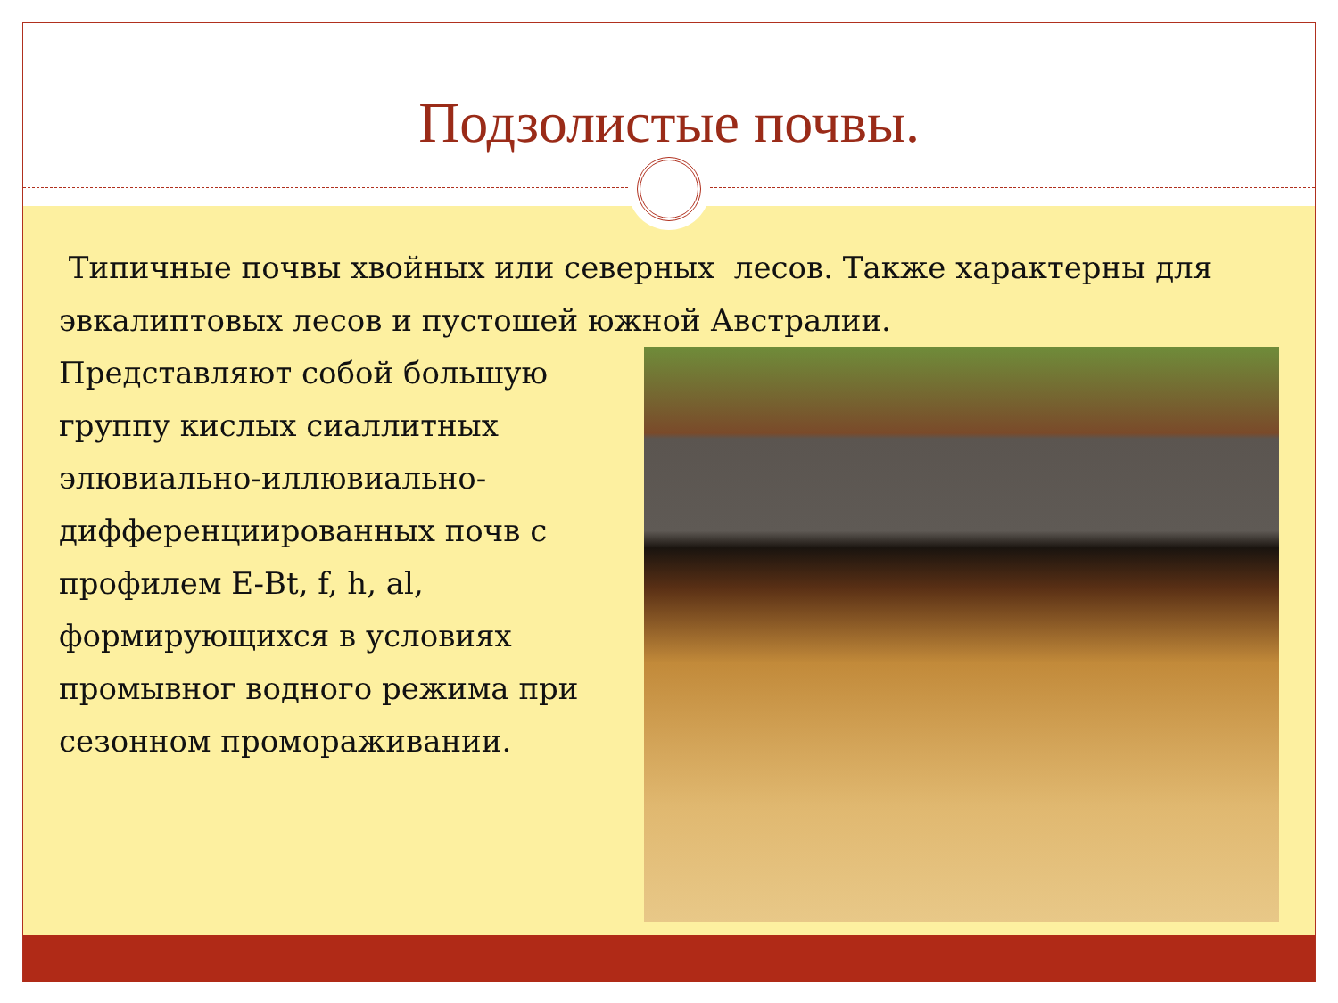Подзолистые почвы.
Типичные почвы хвойных или северных лесов. Также характерны для эвкалиптовых лесов и пустошей южной Австралии.
Представляют собой большую группу кислых сиаллитных элювиально-иллювиально-дифференциированных почв с профилем E-Bt, f, h, al, формирующихся в условиях промывног водного режима при сезонном промораживании.